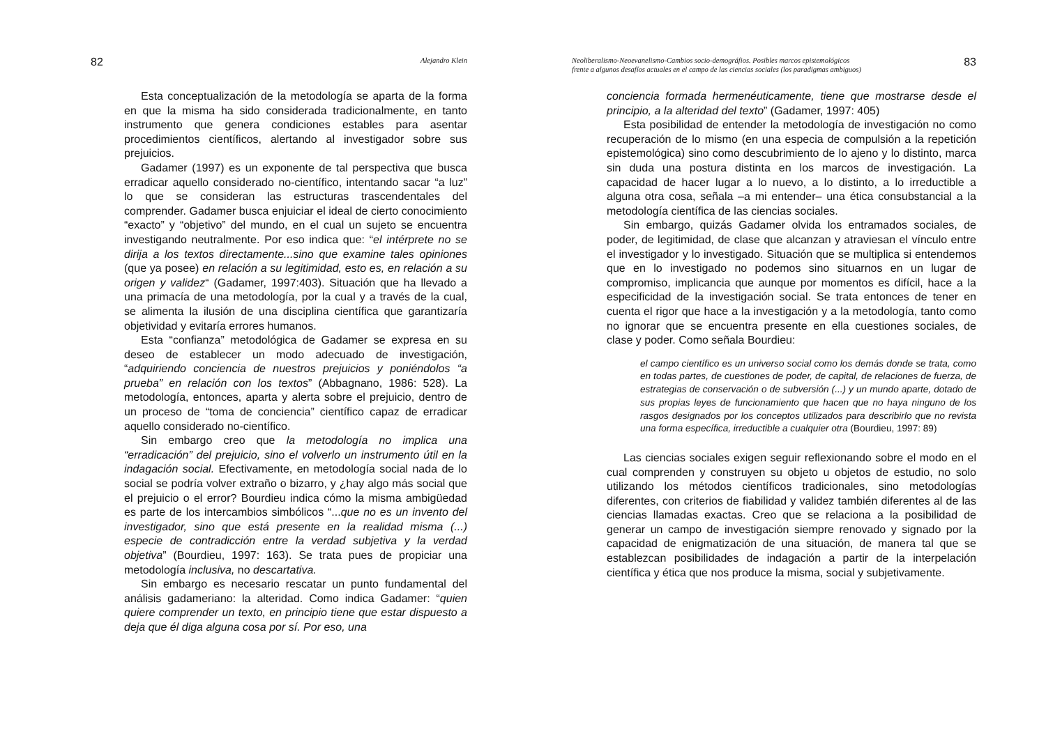82 Alejandro Klein
Esta conceptualización de la metodología se aparta de la forma en que la misma ha sido considerada tradicionalmente, en tanto instrumento que genera condiciones estables para asentar procedimientos científicos, alertando al investigador sobre sus prejuicios.
Gadamer (1997) es un exponente de tal perspectiva que busca erradicar aquello considerado no-científico, intentando sacar “a luz” lo que se consideran las estructuras trascendentales del comprender. Gadamer busca enjuiciar el ideal de cierto conocimiento “exacto” y “objetivo” del mundo, en el cual un sujeto se encuentra investigando neutralmente. Por eso indica que: “el intérprete no se dirija a los textos directamente...sino que examine tales opiniones (que ya posee) en relación a su legitimidad, esto es, en relación a su origen y validez“ (Gadamer, 1997:403). Situación que ha llevado a una primacía de una metodología, por la cual y a través de la cual, se alimenta la ilusión de una disciplina científica que garantizaría objetividad y evitaría errores humanos.
Esta “confianza” metodológica de Gadamer se expresa en su deseo de establecer un modo adecuado de investigación, “adquiriendo conciencia de nuestros prejuicios y poniéndolos “a prueba” en relación con los textos” (Abbagnano, 1986: 528). La metodología, entonces, aparta y alerta sobre el prejuicio, dentro de un proceso de “toma de conciencia” científico capaz de erradicar aquello considerado no-científico.
Sin embargo creo que la metodología no implica una “erradicación” del prejuicio, sino el volverlo un instrumento útil en la indagación social. Efectivamente, en metodología social nada de lo social se podría volver extraño o bizarro, y ¿hay algo más social que el prejuicio o el error? Bourdieu indica cómo la misma ambigüedad es parte de los intercambios simbólicos “...que no es un invento del investigador, sino que está presente en la realidad misma (...) especie de contradicción entre la verdad subjetiva y la verdad objetiva” (Bourdieu, 1997: 163). Se trata pues de propiciar una metodología inclusiva, no descartativa.
Sin embargo es necesario rescatar un punto fundamental del análisis gadameriano: la alteridad. Como indica Gadamer: “quien quiere comprender un texto, en principio tiene que estar dispuesto a deja que él diga alguna cosa por sí. Por eso, una
Neoliberalismo-Neoevanelismo-Cambios socio-demográfios. Posibles marcos epistemológicos
frente a algunos desafíos actuales en el campo de las ciencias sociales (los paradigmas ambiguos) 83
conciencia formada hermenéuticamente, tiene que mostrarse desde el principio, a la alteridad del texto” (Gadamer, 1997: 405)
Esta posibilidad de entender la metodología de investigación no como recuperación de lo mismo (en una especia de compulsión a la repetición epistemológica) sino como descubrimiento de lo ajeno y lo distinto, marca sin duda una postura distinta en los marcos de investigación. La capacidad de hacer lugar a lo nuevo, a lo distinto, a lo irreductible a alguna otra cosa, señala –a mi entender– una ética consubstancial a la metodología científica de las ciencias sociales.
Sin embargo, quizás Gadamer olvida los entramados sociales, de poder, de legitimidad, de clase que alcanzan y atraviesan el vínculo entre el investigador y lo investigado. Situación que se multiplica si entendemos que en lo investigado no podemos sino situarnos en un lugar de compromiso, implicancia que aunque por momentos es difícil, hace a la especificidad de la investigación social. Se trata entonces de tener en cuenta el rigor que hace a la investigación y a la metodología, tanto como no ignorar que se encuentra presente en ella cuestiones sociales, de clase y poder. Como señala Bourdieu:
el campo científico es un universo social como los demás donde se trata, como en todas partes, de cuestiones de poder, de capital, de relaciones de fuerza, de estrategias de conservación o de subversión (...) y un mundo aparte, dotado de sus propias leyes de funcionamiento que hacen que no haya ninguno de los rasgos designados por los conceptos utilizados para describirlo que no revista una forma específica, irreductible a cualquier otra (Bourdieu, 1997: 89)
Las ciencias sociales exigen seguir reflexionando sobre el modo en el cual comprenden y construyen su objeto u objetos de estudio, no solo utilizando los métodos científicos tradicionales, sino metodologías diferentes, con criterios de fiabilidad y validez también diferentes al de las ciencias llamadas exactas. Creo que se relaciona a la posibilidad de generar un campo de investigación siempre renovado y signado por la capacidad de enigmatización de una situación, de manera tal que se establezcan posibilidades de indagación a partir de la interpelación científica y ética que nos produce la misma, social y subjetivamente.